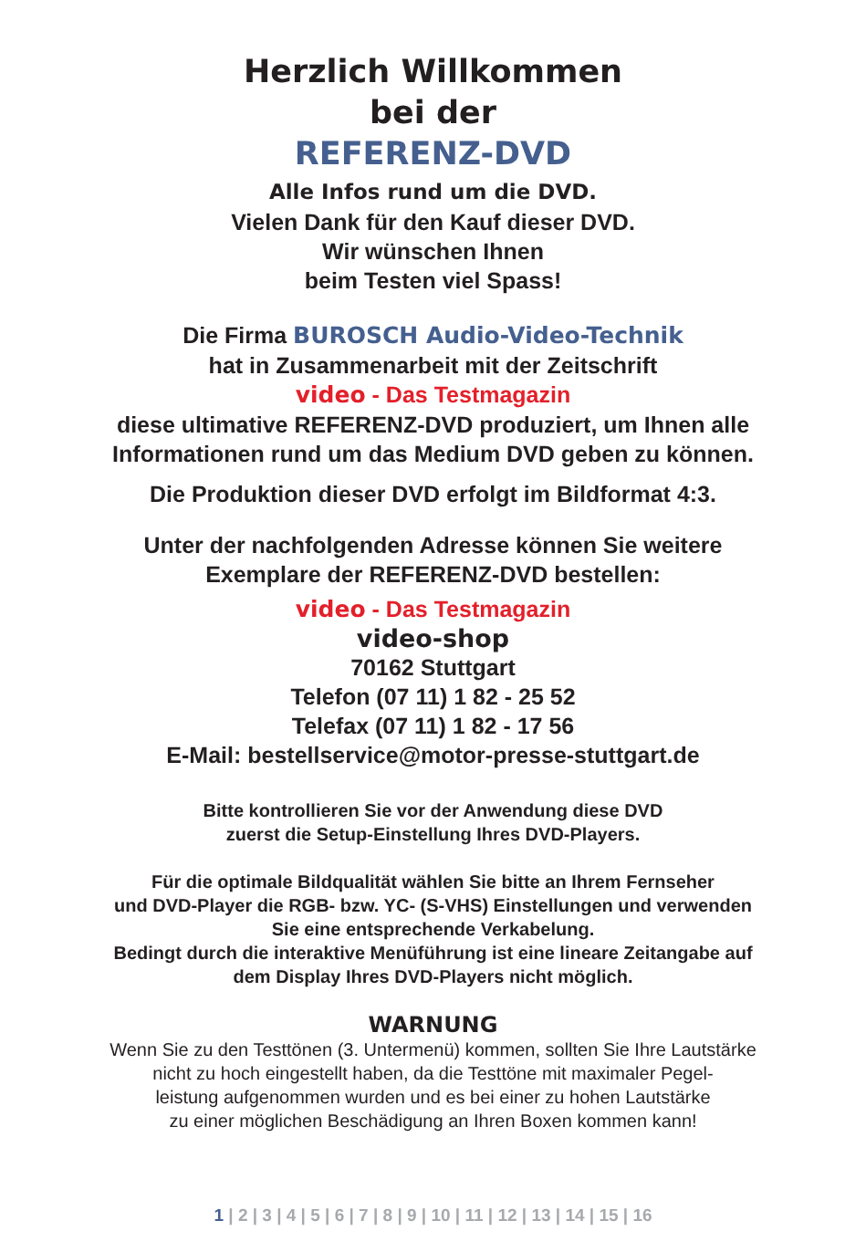Herzlich Willkommen
bei der
REFERENZ-DVD
Alle Infos rund um die DVD.
Vielen Dank für den Kauf dieser DVD.
Wir wünschen Ihnen
beim Testen viel Spass!
Die Firma BUROSCH Audio-Video-Technik
hat in Zusammenarbeit mit der Zeitschrift
video - Das Testmagazin
diese ultimative REFERENZ-DVD produziert, um Ihnen alle
Informationen rund um das Medium DVD geben zu können.
Die Produktion dieser DVD erfolgt im Bildformat 4:3.
Unter der nachfolgenden Adresse können Sie weitere
Exemplare der REFERENZ-DVD bestellen:
video - Das Testmagazin
video-shop
70162 Stuttgart
Telefon (07 11) 1 82 - 25 52
Telefax (07 11) 1 82 - 17 56
E-Mail: bestellservice@motor-presse-stuttgart.de
Bitte kontrollieren Sie vor der Anwendung diese DVD
zuerst die Setup-Einstellung Ihres DVD-Players.
Für die optimale Bildqualität wählen Sie bitte an Ihrem Fernseher
und DVD-Player die RGB- bzw. YC- (S-VHS) Einstellungen und verwenden
Sie eine entsprechende Verkabelung.
Bedingt durch die interaktive Menüführung ist eine lineare Zeitangabe auf
dem Display Ihres DVD-Players nicht möglich.
WARNUNG
Wenn Sie zu den Testtönen (3. Untermenü) kommen, sollten Sie Ihre Lautstärke
nicht zu hoch eingestellt haben, da die Testtöne mit maximaler Pegel-
leistung aufgenommen wurden und es bei einer zu hohen Lautstärke
zu einer möglichen Beschädigung an Ihren Boxen kommen kann!
1 | 2 | 3 | 4 | 5 | 6 | 7 | 8 | 9 | 10 | 11 | 12 | 13 | 14 | 15 | 16